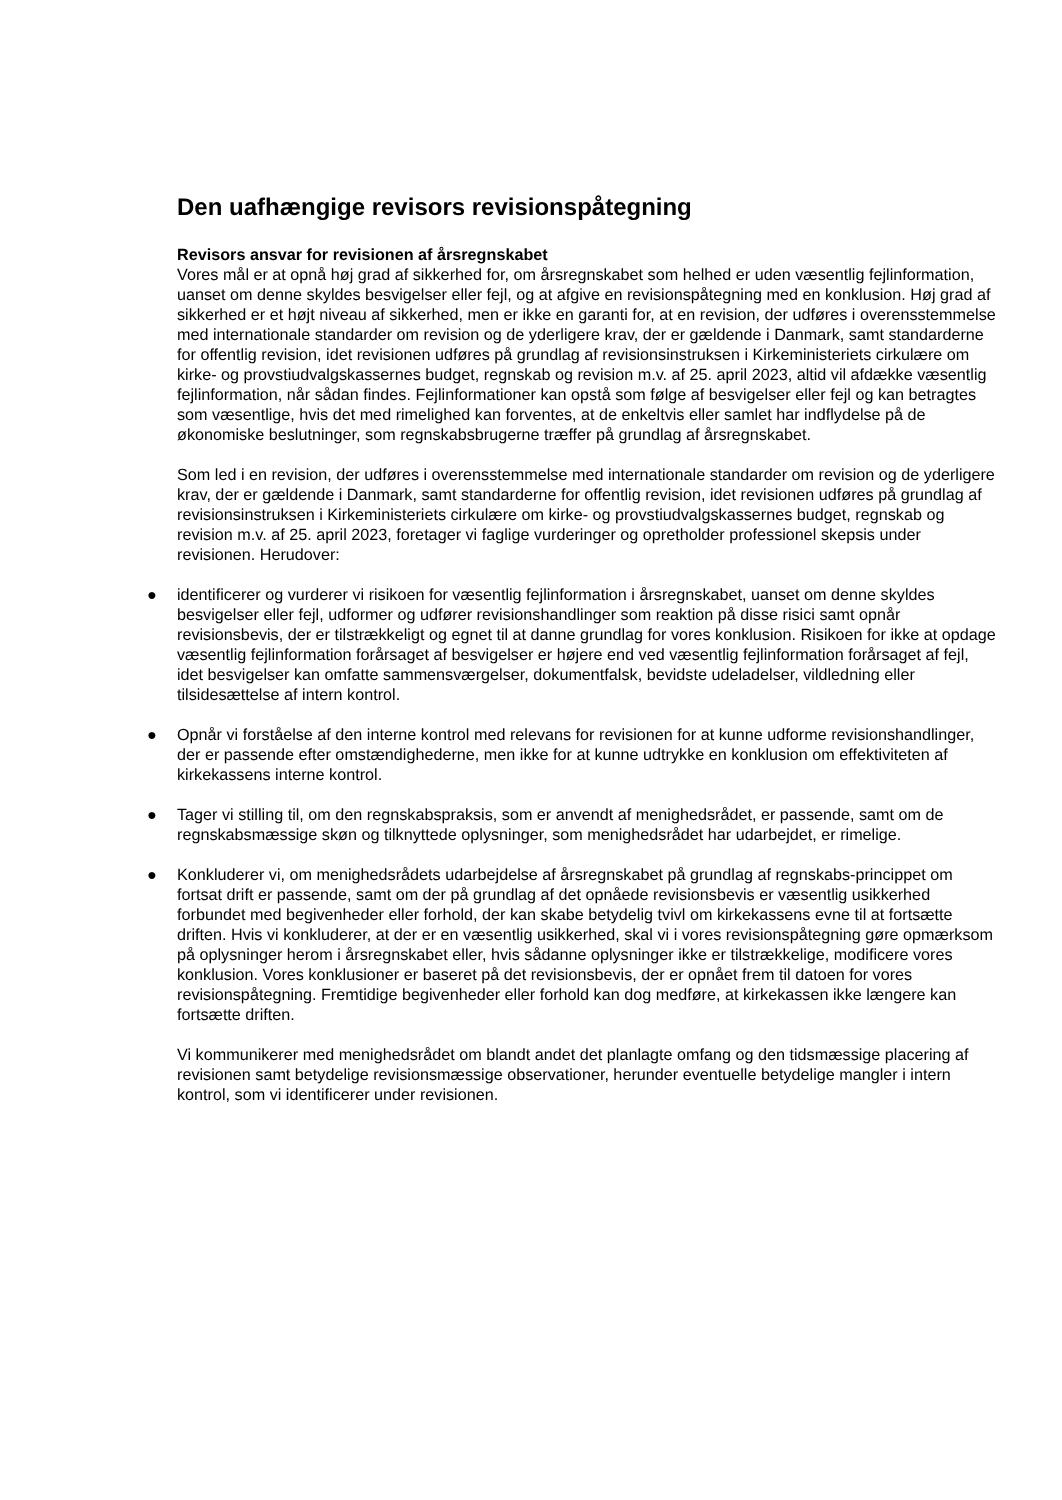Den uafhængige revisors revisionspåtegning
Revisors ansvar for revisionen af årsregnskabet
Vores mål er at opnå høj grad af sikkerhed for, om årsregnskabet som helhed er uden væsentlig fejlinformation, uanset om denne skyldes besvigelser eller fejl, og at afgive en revisionspåtegning med en konklusion. Høj grad af sikkerhed er et højt niveau af sikkerhed, men er ikke en garanti for, at en revision, der udføres i overensstemmelse med internationale standarder om revision og de yderligere krav, der er gældende i Danmark, samt standarderne for offentlig revision, idet revisionen udføres på grundlag af revisionsinstruksen i Kirkeministeriets cirkulære om kirke- og provstiudvalgskassernes budget, regnskab og revision m.v. af 25. april 2023, altid vil afdække væsentlig fejlinformation, når sådan findes. Fejlinformationer kan opstå som følge af besvigelser eller fejl og kan betragtes som væsentlige, hvis det med rimelighed kan forventes, at de enkeltvis eller samlet har indflydelse på de økonomiske beslutninger, som regnskabsbrugerne træffer på grundlag af årsregnskabet.
Som led i en revision, der udføres i overensstemmelse med internationale standarder om revision og de yderligere krav, der er gældende i Danmark, samt standarderne for offentlig revision, idet revisionen udføres på grundlag af revisionsinstruksen i Kirkeministeriets cirkulære om kirke- og provstiudvalgskassernes budget, regnskab og revision m.v. af 25. april 2023, foretager vi faglige vurderinger og opretholder professionel skepsis under revisionen. Herudover:
● identificerer og vurderer vi risikoen for væsentlig fejlinformation i årsregnskabet, uanset om denne skyldes besvigelser eller fejl, udformer og udfører revisionshandlinger som reaktion på disse risici samt opnår revisionsbevis, der er tilstrækkeligt og egnet til at danne grundlag for vores konklusion. Risikoen for ikke at opdage væsentlig fejlinformation forårsaget af besvigelser er højere end ved væsentlig fejlinformation forårsaget af fejl, idet besvigelser kan omfatte sammensværgelser, dokumentfalsk, bevidste udeladelser, vildledning eller tilsidesættelse af intern kontrol.
● Opnår vi forståelse af den interne kontrol med relevans for revisionen for at kunne udforme revisionshandlinger, der er passende efter omstændighederne, men ikke for at kunne udtrykke en konklusion om effektiviteten af kirkekassens interne kontrol.
● Tager vi stilling til, om den regnskabspraksis, som er anvendt af menighedsrådet, er passende, samt om de regnskabsmæssige skøn og tilknyttede oplysninger, som menighedsrådet har udarbejdet, er rimelige.
● Konkluderer vi, om menighedsrådets udarbejdelse af årsregnskabet på grundlag af regnskabs-princippet om fortsat drift er passende, samt om der på grundlag af det opnåede revisionsbevis er væsentlig usikkerhed forbundet med begivenheder eller forhold, der kan skabe betydelig tvivl om kirkekassens evne til at fortsætte driften. Hvis vi konkluderer, at der er en væsentlig usikkerhed, skal vi i vores revisionspåtegning gøre opmærksom på oplysninger herom i årsregnskabet eller, hvis sådanne oplysninger ikke er tilstrækkelige, modificere vores konklusion. Vores konklusioner er baseret på det revisionsbevis, der er opnået frem til datoen for vores revisionspåtegning. Fremtidige begivenheder eller forhold kan dog medføre, at kirkekassen ikke længere kan fortsætte driften.
Vi kommunikerer med menighedsrådet om blandt andet det planlagte omfang og den tidsmæssige placering af revisionen samt betydelige revisionsmæssige observationer, herunder eventuelle betydelige mangler i intern kontrol, som vi identificerer under revisionen.